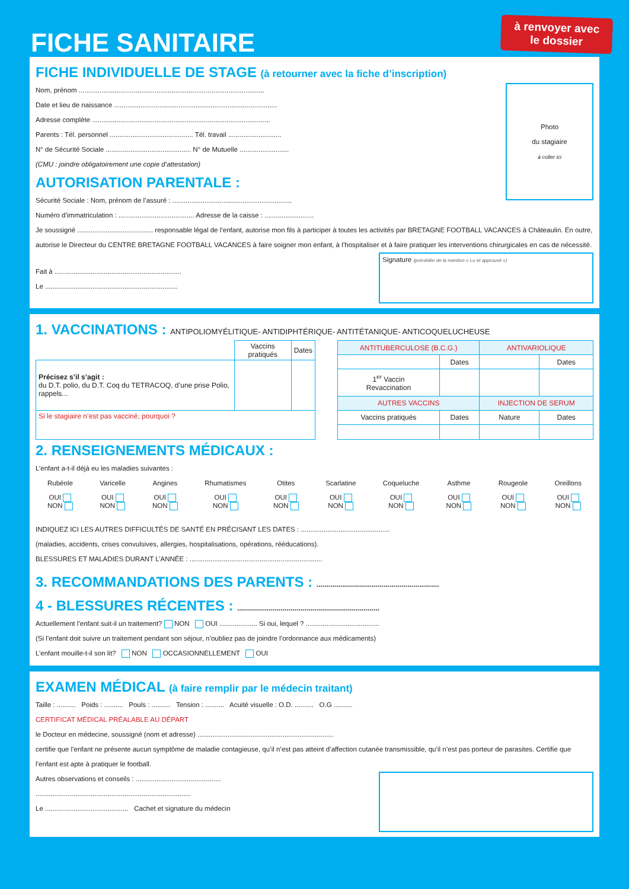FICHE SANITAIRE
à renvoyer avec le dossier
FICHE INDIVIDUELLE DE STAGE (à retourner avec la fiche d’inscription)
Photo
du stagiaire
à coller ici
Nom, prénom ..................................................................................................
Date et lieu de naissance ......................................................................................
Adresse complète ..............................................................................................
Parents : Tél. personnel ............................................ Tél. travail ............................
N° de Sécurité Sociale ............................................. N° de Mutuelle ..........................
(CMU : joindre obligatoirement une copie d’attestation)
AUTORISATION PARENTALE :
Sécurité Sociale : Nom, prénom de l’assuré : ...............................................................
Numéro d’immatriculation : ........................................ Adresse de la caisse : ..........................
Je soussigné ........................................ responsable légal de l’enfant, autorise mon fils à participer à toutes les activités par BRETAGNE FOOTBALL VACANCES à Châteaulin. En outre, autorise le Directeur du CENTRE BRETAGNE FOOTBALL VACANCES à faire soigner mon enfant, à l’hospitaliser et à faire pratiquer les interventions chirurgicales en cas de nécessité.
Signature (précédée de la mention « Lu et approuvé »)
Fait à ...................................................................
Le ......................................................................
1. VACCINATIONS : ANTIPOLIOMYÉLITIQUE- ANTIDIPHTÉRIQUE- ANTITÉTANIQUE- ANTICOQUELUCHEUSE
| | Vaccins pratiqués | Dates |
| Précisez s’il s’agit : du D.T. polio, du D.T. Coq du TETRACOQ, d’une prise Polio, rappels... | | |
| Si le stagiaire n’est pas vacciné, pourquoi ? | | |
| ANTITUBERCULOSE (B.C.G.) | | ANTIVARIOLIQUE | |
| --- | --- | --- | --- |
| | Dates | | Dates |
| 1<sup>er</sup> Vaccin Revaccination | | | |
| AUTRES VACCINS | | INJECTION DE SERUM | |
| Vaccins pratiqués | Dates | Nature | Dates |
2. RENSEIGNEMENTS MÉDICAUX :
L’enfant a-t-il déjà eu les maladies suivantes :
Rubéole
OUI
NON
Varicelle
OUI
NON
Angines
OUI
NON
Rhumatismes
OUI
NON
Otites
OUI
NON
Scarlatine
OUI
NON
Coqueluche
OUI
NON
Asthme
OUI
NON
Rougeole
OUI
NON
Oreillons
OUI
NON
INDIQUEZ ICI LES AUTRES DIFFICULTÉS DE SANTÉ EN PRÉCISANT LES DATES : ...............................................
(maladies, accidents, crises convulsives, allergies, hospitalisations, opérations, rééducations).
BLESSURES ET MALADIES DURANT L’ANNÉE : ......................................................................
3. RECOMMANDATIONS DES PARENTS : ..............................................................
4 - BLESSURES RÉCENTES : ........................................................................
Actuellement l’enfant suit-il un traitement? NON OUI .................... Si oui, lequel ? .......................................
(Si l’enfant doit suivre un traitement pendant son séjour, n’oubliez pas de joindre l’ordonnance aux médicaments)
L’enfant mouille-t-il son lit? NON OCCASIONNELLEMENT OUI
EXAMEN MÉDICAL (à faire remplir par le médecin traitant)
Taille : .......... Poids : .......... Pouls : .......... Tension : .......... Acuité visuelle : O.D. .......... O.G ..........
CERTIFICAT MÉDICAL PRÉALABLE AU DÉPART
le Docteur en médecine, soussigné (nom et adresse) ........................................................................
certifie que l’enfant ne présente aucun symptôme de maladie contagieuse, qu’il n’est pas atteint d’affection cutanée transmissible, qu’il n’est pas porteur de parasites. Certifie que l’enfant est apte à pratiquer le football.
Autres observations et conseils : .............................................
..................................................................................
Le ............................................ Cachet et signature du médecin